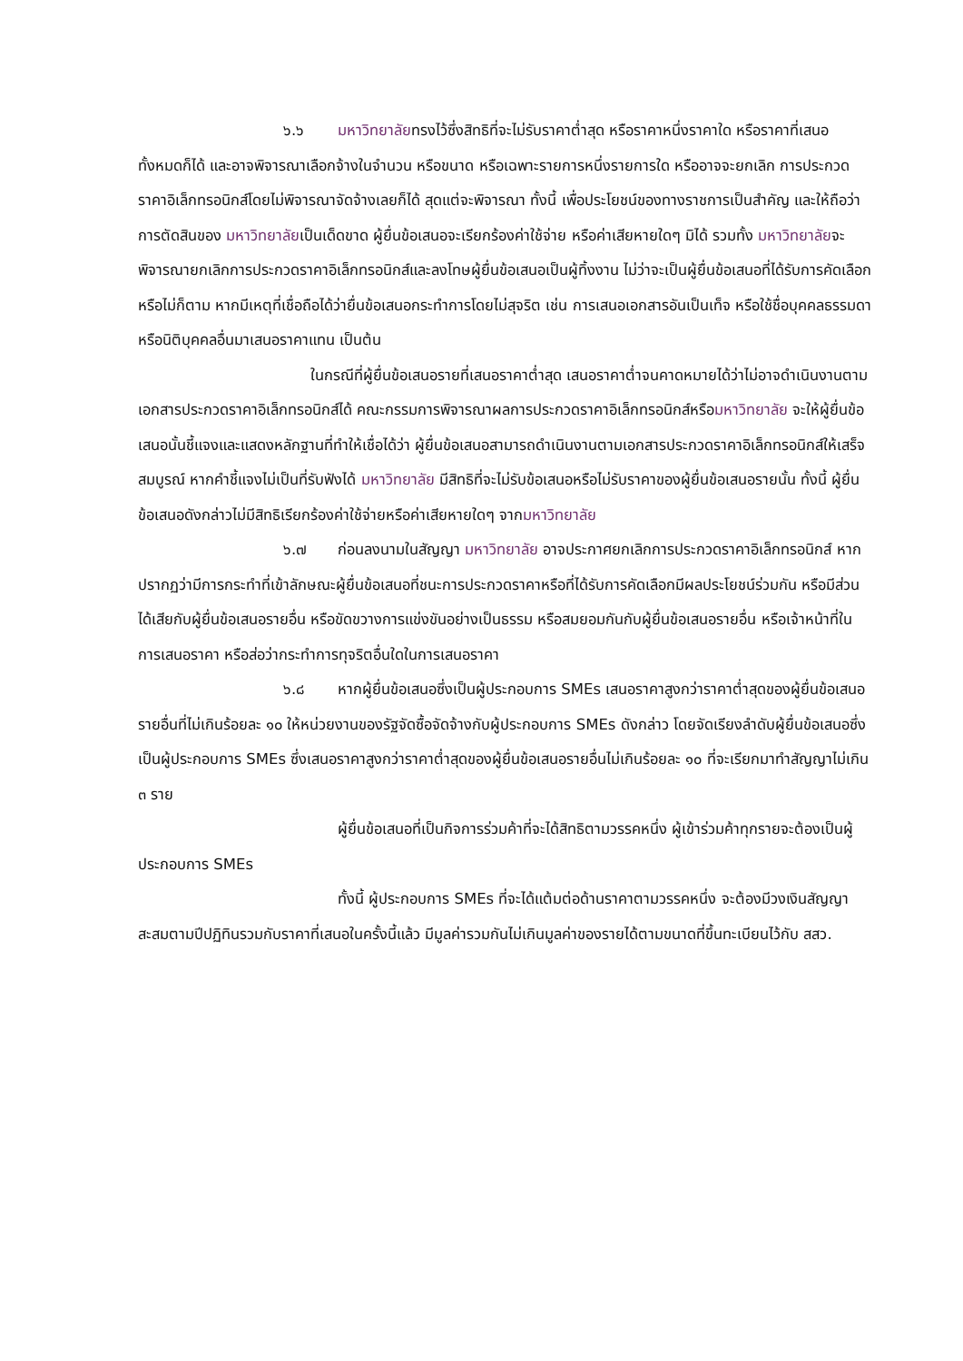๖.๖ มหาวิทยาลัยทรงไว้ซึ่งสิทธิที่จะไม่รับราคาต่ำสุด หรือราคาหนึ่งราคาใด หรือราคาที่เสนอทั้งหมดก็ได้ และอาจพิจารณาเลือกจ้างในจำนวน หรือขนาด หรือเฉพาะรายการหนึ่งรายการใด หรืออาจจะยกเลิก การประกวดราคาอิเล็กทรอนิกส์โดยไม่พิจารณาจัดจ้างเลยก็ได้ สุดแต่จะพิจารณา ทั้งนี้ เพื่อประโยชน์ของทางราชการเป็นสำคัญ และให้ถือว่าการตัดสินของ มหาวิทยาลัยเป็นเด็ดขาด ผู้ยื่นข้อเสนอจะเรียกร้องค่าใช้จ่าย หรือค่าเสียหายใดๆ มิได้ รวมทั้ง มหาวิทยาลัยจะพิจารณายกเลิกการประกวดราคาอิเล็กทรอนิกส์และลงโทษผู้ยื่นข้อเสนอเป็นผู้ทิ้งงาน ไม่ว่าจะเป็นผู้ยื่นข้อเสนอที่ได้รับการคัดเลือกหรือไม่ก็ตาม หากมีเหตุที่เชื่อถือได้ว่ายื่นข้อเสนอกระทำการโดยไม่สุจริต เช่น การเสนอเอกสารอันเป็นเท็จ หรือใช้ชื่อบุคคลธรรมดา หรือนิติบุคคลอื่นมาเสนอราคาแทน เป็นต้น
ในกรณีที่ผู้ยื่นข้อเสนอรายที่เสนอราคาต่ำสุด เสนอราคาต่ำจนคาดหมายได้ว่าไม่อาจดำเนินงานตามเอกสารประกวดราคาอิเล็กทรอนิกส์ได้ คณะกรรมการพิจารณาผลการประกวดราคาอิเล็กทรอนิกส์หรือมหาวิทยาลัย จะให้ผู้ยื่นข้อเสนอนั้นชี้แจงและแสดงหลักฐานที่ทำให้เชื่อได้ว่า ผู้ยื่นข้อเสนอสามารถดำเนินงานตามเอกสารประกวดราคาอิเล็กทรอนิกส์ให้เสร็จสมบูรณ์ หากคำชี้แจงไม่เป็นที่รับฟังได้ มหาวิทยาลัย มีสิทธิที่จะไม่รับข้อเสนอหรือไม่รับราคาของผู้ยื่นข้อเสนอรายนั้น ทั้งนี้ ผู้ยื่นข้อเสนอดังกล่าวไม่มีสิทธิเรียกร้องค่าใช้จ่ายหรือค่าเสียหายใดๆ จากมหาวิทยาลัย
๖.๗ ก่อนลงนามในสัญญา มหาวิทยาลัย อาจประกาศยกเลิกการประกวดราคาอิเล็กทรอนิกส์ หากปรากฏว่ามีการกระทำที่เข้าลักษณะผู้ยื่นข้อเสนอที่ชนะการประกวดราคาหรือที่ได้รับการคัดเลือกมีผลประโยชน์ร่วมกัน หรือมีส่วนได้เสียกับผู้ยื่นข้อเสนอรายอื่น หรือขัดขวางการแข่งขันอย่างเป็นธรรม หรือสมยอมกันกับผู้ยื่นข้อเสนอรายอื่น หรือเจ้าหน้าที่ในการเสนอราคา หรือส่อว่ากระทำการทุจริตอื่นใดในการเสนอราคา
๖.๘ หากผู้ยื่นข้อเสนอซึ่งเป็นผู้ประกอบการ SMEs เสนอราคาสูงกว่าราคาต่ำสุดของผู้ยื่นข้อเสนอรายอื่นที่ไม่เกินร้อยละ ๑๐ ให้หน่วยงานของรัฐจัดซื้อจัดจ้างกับผู้ประกอบการ SMEs ดังกล่าว โดยจัดเรียงลำดับผู้ยื่นข้อเสนอซึ่งเป็นผู้ประกอบการ SMEs ซึ่งเสนอราคาสูงกว่าราคาต่ำสุดของผู้ยื่นข้อเสนอรายอื่นไม่เกินร้อยละ ๑๐ ที่จะเรียกมาทำสัญญาไม่เกิน ๓ ราย
ผู้ยื่นข้อเสนอที่เป็นกิจการร่วมค้าที่จะได้สิทธิตามวรรคหนึ่ง ผู้เข้าร่วมค้าทุกรายจะต้องเป็นผู้ประกอบการ SMEs
ทั้งนี้ ผู้ประกอบการ SMEs ที่จะได้แต้มต่อด้านราคาตามวรรคหนึ่ง จะต้องมีวงเงินสัญญาสะสมตามปีปฏิทินรวมกับราคาที่เสนอในครั้งนี้แล้ว มีมูลค่ารวมกันไม่เกินมูลค่าของรายได้ตามขนาดที่ขึ้นทะเบียนไว้กับ สสว.